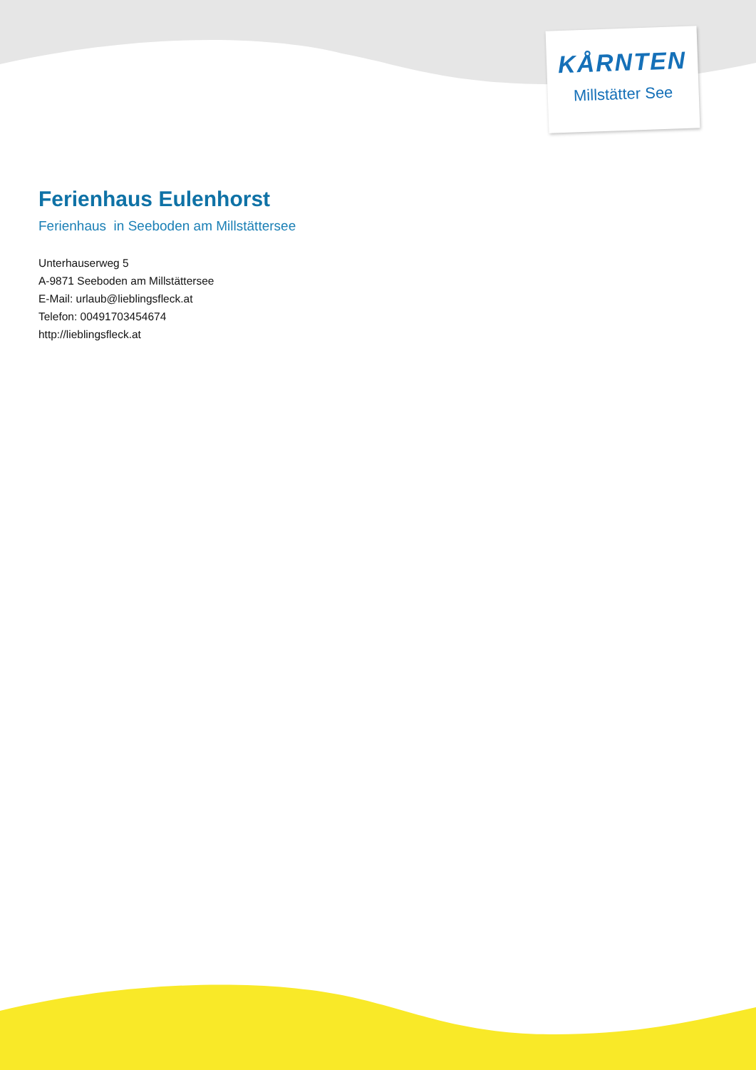KÅRNTEN
Millstätter See
Ferienhaus Eulenhorst
Ferienhaus in Seeboden am Millstättersee
Unterhauserweg 5
A-9871 Seeboden am Millstättersee
E-Mail: urlaub@lieblingsfleck.at
Telefon: 00491703454674
http://lieblingsfleck.at